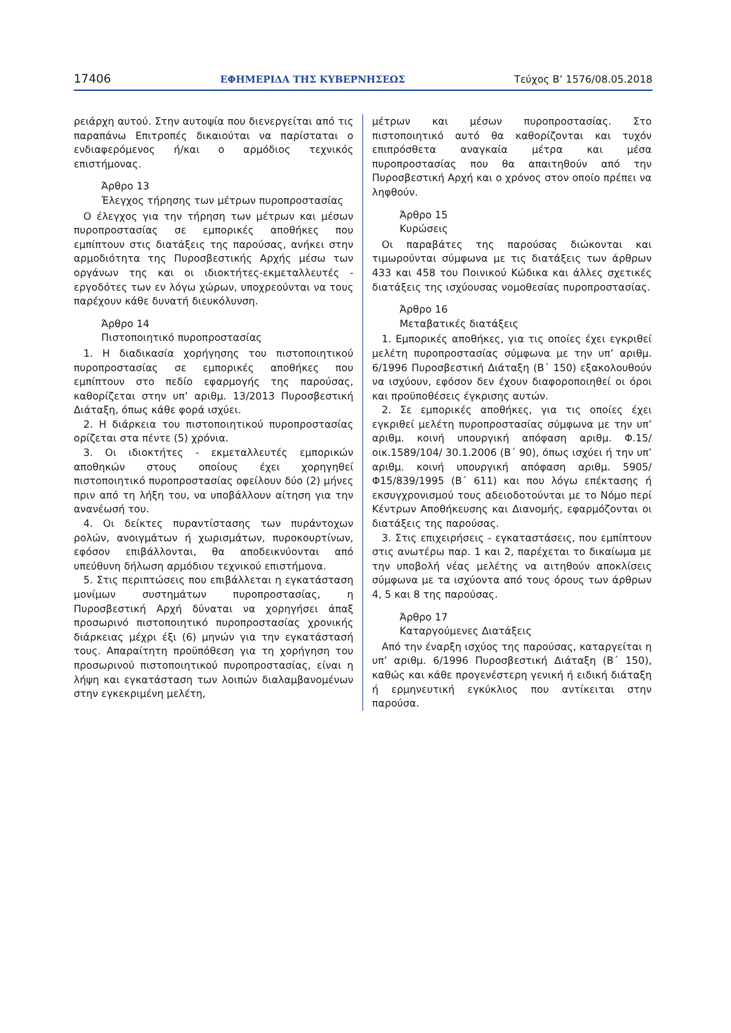17406 ΕΦΗΜΕΡΙΔΑ ΤΗΣ ΚΥΒΕΡΝΗΣΕΩΣ Τεύχος Β’ 1576/08.05.2018
ρειάρχη αυτού. Στην αυτοψία που διενεργείται από τις παραπάνω Επιτροπές δικαιούται να παρίσταται ο ενδιαφερόμενος ή/και ο αρμόδιος τεχνικός επιστήμονας.
Άρθρο 13
Έλεγχος τήρησης των μέτρων πυροπροστασίας
Ο έλεγχος για την τήρηση των μέτρων και μέσων πυροπροστασίας σε εμπορικές αποθήκες που εμπίπτουν στις διατάξεις της παρούσας, ανήκει στην αρμοδιότητα της Πυροσβεστικής Αρχής μέσω των οργάνων της και οι ιδιοκτήτες-εκμεταλλευτές - εργοδότες των εν λόγω χώρων, υποχρεούνται να τους παρέχουν κάθε δυνατή διευκόλυνση.
Άρθρο 14
Πιστοποιητικό πυροπροστασίας
1. Η διαδικασία χορήγησης του πιστοποιητικού πυροπροστασίας σε εμπορικές αποθήκες που εμπίπτουν στο πεδίο εφαρμογής της παρούσας, καθορίζεται στην υπ’ αριθμ. 13/2013 Πυροσβεστική Διάταξη, όπως κάθε φορά ισχύει.
2. Η διάρκεια του πιστοποιητικού πυροπροστασίας ορίζεται στα πέντε (5) χρόνια.
3. Οι ιδιοκτήτες - εκμεταλλευτές εμπορικών αποθηκών στους οποίους έχει χορηγηθεί πιστοποιητικό πυροπροστασίας οφείλουν δύο (2) μήνες πριν από τη λήξη του, να υποβάλλουν αίτηση για την ανανέωσή του.
4. Οι δείκτες πυραντίστασης των πυράντοχων ρολών, ανοιγμάτων ή χωρισμάτων, πυροκουρτίνων, εφόσον επιβάλλονται, θα αποδεικνύονται από υπεύθυνη δήλωση αρμόδιου τεχνικού επιστήμονα.
5. Στις περιπτώσεις που επιβάλλεται η εγκατάσταση μονίμων συστημάτων πυροπροστασίας, η Πυροσβεστική Αρχή δύναται να χορηγήσει άπαξ προσωρινό πιστοποιητικό πυροπροστασίας χρονικής διάρκειας μέχρι έξι (6) μηνών για την εγκατάστασή τους. Απαραίτητη προϋπόθεση για τη χορήγηση του προσωρινού πιστοποιητικού πυροπροστασίας, είναι η λήψη και εγκατάσταση των λοιπών διαλαμβανομένων στην εγκεκριμένη μελέτη,
μέτρων και μέσων πυροπροστασίας. Στο πιστοποιητικό αυτό θα καθορίζονται και τυχόν επιπρόσθετα αναγκαία μέτρα και μέσα πυροπροστασίας που θα απαιτηθούν από την Πυροσβεστική Αρχή και ο χρόνος στον οποίο πρέπει να ληφθούν.
Άρθρο 15
Κυρώσεις
Οι παραβάτες της παρούσας διώκονται και τιμωρούνται σύμφωνα με τις διατάξεις των άρθρων 433 και 458 του Ποινικού Κώδικα και άλλες σχετικές διατάξεις της ισχύουσας νομοθεσίας πυροπροστασίας.
Άρθρο 16
Μεταβατικές διατάξεις
1. Εμπορικές αποθήκες, για τις οποίες έχει εγκριθεί μελέτη πυροπροστασίας σύμφωνα με την υπ’ αριθμ. 6/1996 Πυροσβεστική Διάταξη (Β΄ 150) εξακολουθούν να ισχύουν, εφόσον δεν έχουν διαφοροποιηθεί οι όροι και προϋποθέσεις έγκρισης αυτών.
2. Σε εμπορικές αποθήκες, για τις οποίες έχει εγκριθεί μελέτη πυροπροστασίας σύμφωνα με την υπ’ αριθμ. κοινή υπουργική απόφαση αριθμ. Φ.15/οικ.1589/104/ 30.1.2006 (Β΄ 90), όπως ισχύει ή την υπ’ αριθμ. κοινή υπουργική απόφαση αριθμ. 5905/Φ15/839/1995 (Β΄ 611) και που λόγω επέκτασης ή εκσυγχρονισμού τους αδειοδοτούνται με το Νόμο περί Κέντρων Αποθήκευσης και Διανομής, εφαρμόζονται οι διατάξεις της παρούσας.
3. Στις επιχειρήσεις - εγκαταστάσεις, που εμπίπτουν στις ανωτέρω παρ. 1 και 2, παρέχεται το δικαίωμα με την υποβολή νέας μελέτης να αιτηθούν αποκλίσεις σύμφωνα με τα ισχύοντα από τους όρους των άρθρων 4, 5 και 8 της παρούσας.
Άρθρο 17
Καταργούμενες Διατάξεις
Από την έναρξη ισχύος της παρούσας, καταργείται η υπ’ αριθμ. 6/1996 Πυροσβεστική Διάταξη (Β΄ 150), καθώς και κάθε προγενέστερη γενική ή ειδική διάταξη ή ερμηνευτική εγκύκλιος που αντίκειται στην παρούσα.